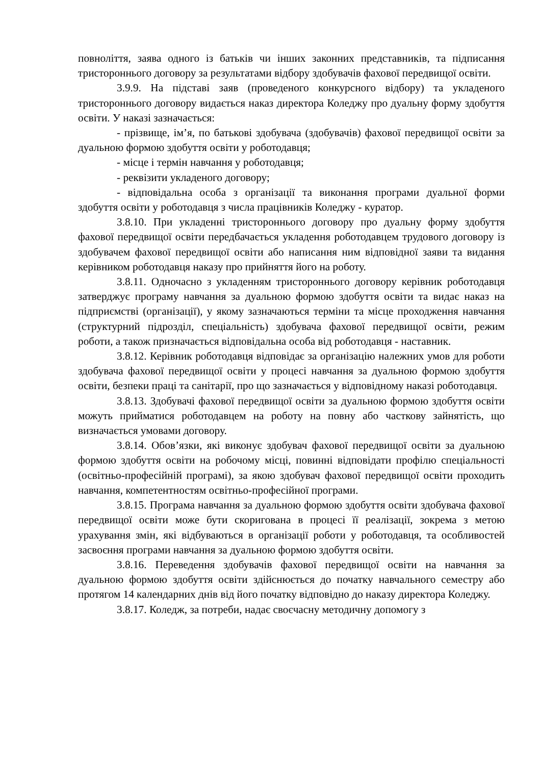повноліття, заява одного із батьків чи інших законних представників, та підписання тристороннього договору за результатами відбору здобувачів фахової передвищої освіти.
3.9.9. На підставі заяв (проведеного конкурсного відбору) та укладеного тристороннього договору видається наказ директора Коледжу про дуальну форму здобуття освіти. У наказі зазначається:
- прізвище, ім’я, по батькові здобувача (здобувачів) фахової передвищої освіти за дуальною формою здобуття освіти у роботодавця;
- місце і термін навчання у роботодавця;
- реквізити укладеного договору;
- відповідальна особа з організації та виконання програми дуальної форми здобуття освіти у роботодавця з числа працівників Коледжу - куратор.
3.8.10. При укладенні тристороннього договору про дуальну форму здобуття фахової передвищої освіти передбачається укладення роботодавцем трудового договору із здобувачем фахової передвищої освіти або написання ним відповідної заяви та видання керівником роботодавця наказу про прийняття його на роботу.
3.8.11. Одночасно з укладенням тристороннього договору керівник роботодавця затверджує програму навчання за дуальною формою здобуття освіти та видає наказ на підприємстві (організації), у якому зазначаються терміни та місце проходження навчання (структурний підрозділ, спеціальність) здобувача фахової передвищої освіти, режим роботи, а також призначається відповідальна особа від роботодавця - наставник.
3.8.12. Керівник роботодавця відповідає за організацію належних умов для роботи здобувача фахової передвищої освіти у процесі навчання за дуальною формою здобуття освіти, безпеки праці та санітарії, про що зазначається у відповідному наказі роботодавця.
3.8.13. Здобувачі фахової передвищої освіти за дуальною формою здобуття освіти можуть прийматися роботодавцем на роботу на повну або часткову зайнятість, що визначається умовами договору.
3.8.14. Обов’язки, які виконує здобувач фахової передвищої освіти за дуальною формою здобуття освіти на робочому місці, повинні відповідати профілю спеціальності (освітньо-професійній програмі), за якою здобувач фахової передвищої освіти проходить навчання, компетентностям освітньо-професійної програми.
3.8.15. Програма навчання за дуальною формою здобуття освіти здобувача фахової передвищої освіти може бути скоригована в процесі її реалізації, зокрема з метою урахування змін, які відбуваються в організації роботи у роботодавця, та особливостей засвоєння програми навчання за дуальною формою здобуття освіти.
3.8.16. Переведення здобувачів фахової передвищої освіти на навчання за дуальною формою здобуття освіти здійснюється до початку навчального семестру або протягом 14 календарних днів від його початку відповідно до наказу директора Коледжу.
3.8.17. Коледж, за потреби, надає своєчасну методичну допомогу з